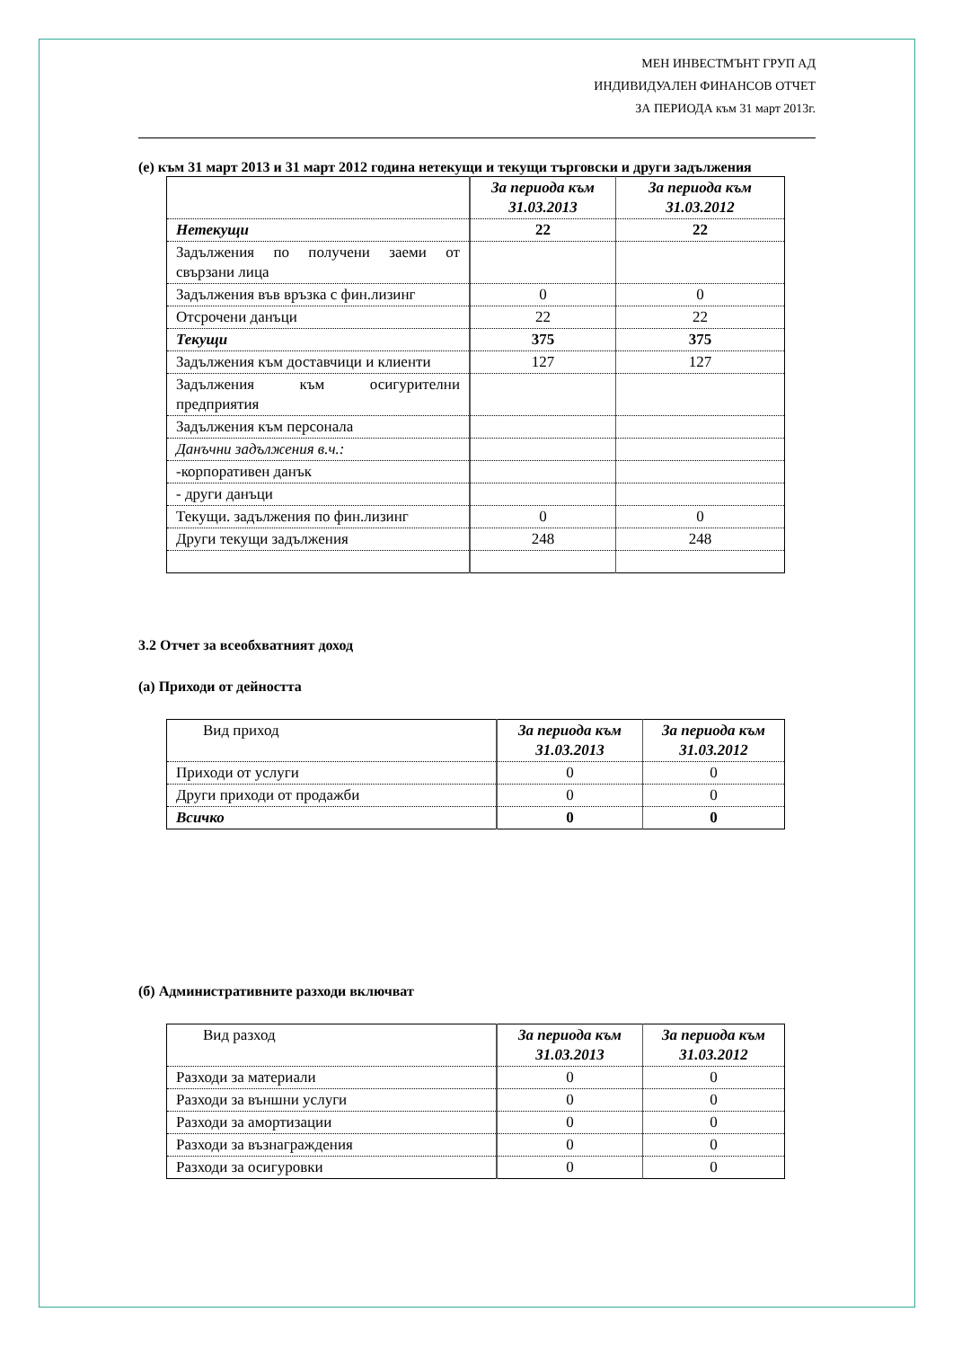МЕН ИНВЕСТМЪНТ ГРУП АД
ИНДИВИДУАЛЕН ФИНАНСОВ ОТЧЕТ
ЗА ПЕРИОДА към 31 март 2013г.
(е) към 31 март 2013 и 31 март 2012 година нетекущи и текущи търговски и други задължения
| | За периода към 31.03.2013 | За периода към 31.03.2012 |
| --- | --- | --- |
| Нетекущи | 22 | 22 |
| Задължения по получени заеми от свързани лица | | |
| Задължения във връзка с фин.лизинг | 0 | 0 |
| Отсрочени данъци | 22 | 22 |
| Текущи | 375 | 375 |
| Задължения към доставчици и клиенти | 127 | 127 |
| Задължения към осигурителни предприятия | | |
| Задължения към персонала | | |
| Данъчни задължения в.ч.: | | |
| -корпоративен данък | | |
| - други данъци | | |
| Текущи. задължения по фин.лизинг | 0 | 0 |
| Други текущи задължения | 248 | 248 |
3.2 Отчет за всеобхватният доход
(а) Приходи от дейността
| Вид приход | За периода към 31.03.2013 | За периода към 31.03.2012 |
| --- | --- | --- |
| Приходи от услуги | 0 | 0 |
| Други приходи от продажби | 0 | 0 |
| Всичко | 0 | 0 |
(б) Административните разходи включват
| Вид разход | За периода към 31.03.2013 | За периода към 31.03.2012 |
| --- | --- | --- |
| Разходи за материали | 0 | 0 |
| Разходи за външни услуги | 0 | 0 |
| Разходи за амортизации | 0 | 0 |
| Разходи за възнаграждения | 0 | 0 |
| Разходи за осигуровки | 0 | 0 |